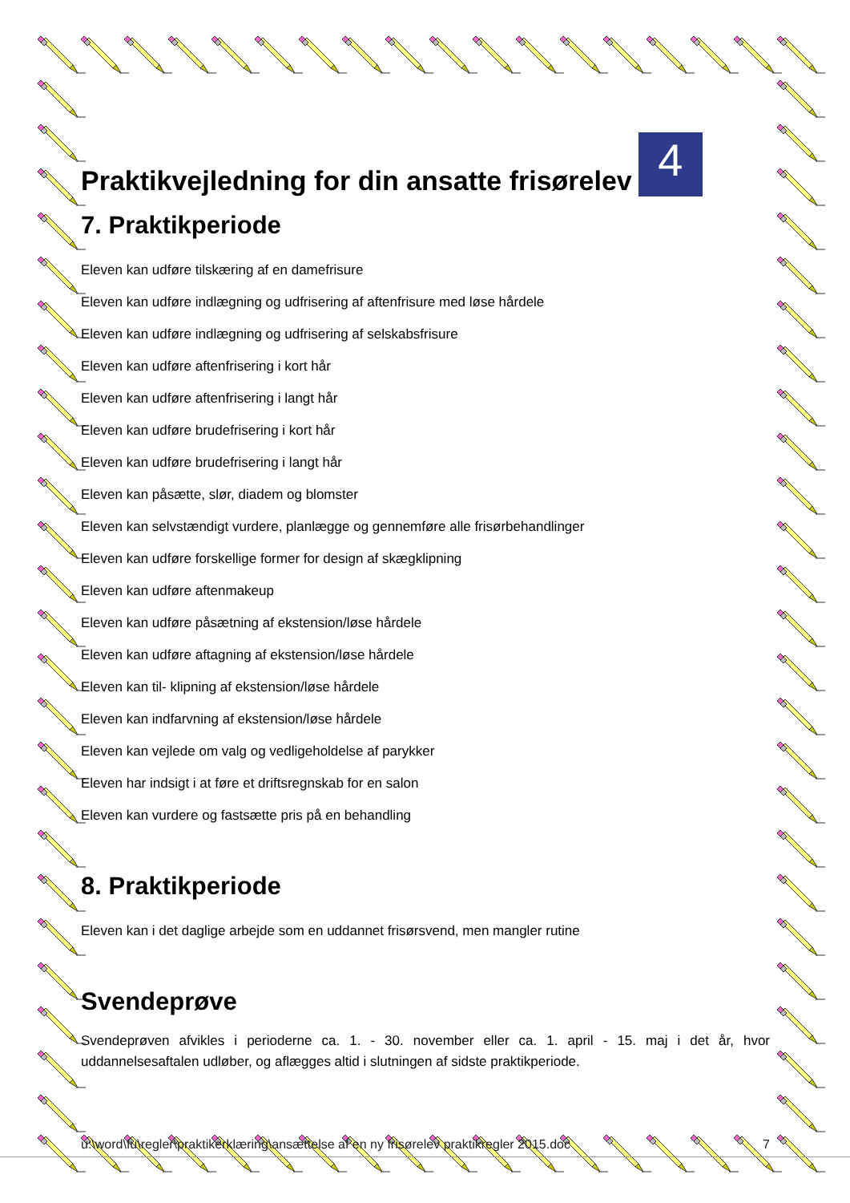Praktikvejledning for din ansatte frisørelev 4
7. Praktikperiode
Eleven kan udføre tilskæring af en damefrisure
Eleven kan udføre indlægning og udfrisering af aftenfrisure med løse hårdele
Eleven kan udføre indlægning og udfrisering af selskabsfrisure
Eleven kan udføre aftenfrisering i kort hår
Eleven kan udføre aftenfrisering i langt hår
Eleven kan udføre brudefrisering i kort hår
Eleven kan udføre brudefrisering i langt hår
Eleven kan påsætte, slør, diadem og blomster
Eleven kan selvstændigt vurdere, planlægge og gennemføre alle frisørbehandlinger
Eleven kan udføre forskellige former for design af skægklipning
Eleven kan udføre aftenmakeup
Eleven kan udføre påsætning af ekstension/løse hårdele
Eleven kan udføre aftagning af ekstension/løse hårdele
Eleven kan til- klipning af ekstension/løse hårdele
Eleven kan indfarvning af ekstension/løse hårdele
Eleven kan vejlede om valg og vedligeholdelse af parykker
Eleven har indsigt i at føre et driftsregnskab for en salon
Eleven kan vurdere og fastsætte pris på en behandling
8. Praktikperiode
Eleven kan i det daglige arbejde som en uddannet frisørsvend, men mangler rutine
Svendeprøve
Svendeprøven afvikles i perioderne ca. 1. - 30. november eller ca. 1. april - 15. maj i det år, hvor uddannelsesaftalen udløber, og aflægges altid i slutningen af sidste praktikperiode.
u:\word\fu\regler\praktikerklæring\ansættelse af en ny frisørelev praktikregler 2015.doc 7